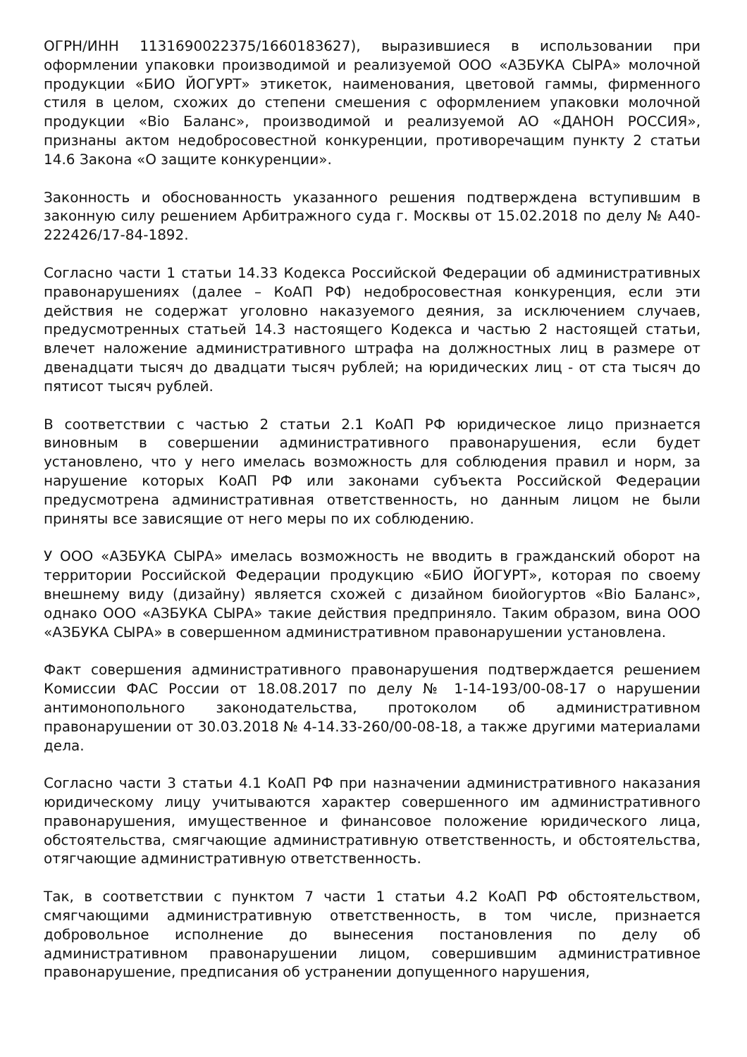ОГРН/ИНН 1131690022375/1660183627), выразившиеся в использовании при оформлении упаковки производимой и реализуемой ООО «АЗБУКА СЫРА» молочной продукции «БИО ЙОГУРТ» этикеток, наименования, цветовой гаммы, фирменного стиля в целом, схожих до степени смешения с оформлением упаковки молочной продукции «Bio Баланс», производимой и реализуемой АО «ДАНОН РОССИЯ», признаны актом недобросовестной конкуренции, противоречащим пункту 2 статьи 14.6 Закона «О защите конкуренции».
Законность и обоснованность указанного решения подтверждена вступившим в законную силу решением Арбитражного суда г. Москвы от 15.02.2018 по делу № А40-222426/17-84-1892.
Согласно части 1 статьи 14.33 Кодекса Российской Федерации об административных правонарушениях (далее – КоАП РФ) недобросовестная конкуренция, если эти действия не содержат уголовно наказуемого деяния, за исключением случаев, предусмотренных статьей 14.3 настоящего Кодекса и частью 2 настоящей статьи, влечет наложение административного штрафа на должностных лиц в размере от двенадцати тысяч до двадцати тысяч рублей; на юридических лиц - от ста тысяч до пятисот тысяч рублей.
В соответствии с частью 2 статьи 2.1 КоАП РФ юридическое лицо признается виновным в совершении административного правонарушения, если будет установлено, что у него имелась возможность для соблюдения правил и норм, за нарушение которых КоАП РФ или законами субъекта Российской Федерации предусмотрена административная ответственность, но данным лицом не были приняты все зависящие от него меры по их соблюдению.
У ООО «АЗБУКА СЫРА» имелась возможность не вводить в гражданский оборот на территории Российской Федерации продукцию «БИО ЙОГУРТ», которая по своему внешнему виду (дизайну) является схожей с дизайном биойогуртов «Bio Баланс», однако ООО «АЗБУКА СЫРА» такие действия предприняло. Таким образом, вина ООО «АЗБУКА СЫРА» в совершенном административном правонарушении установлена.
Факт совершения административного правонарушения подтверждается решением Комиссии ФАС России от 18.08.2017 по делу № 1-14-193/00-08-17 о нарушении антимонопольного законодательства, протоколом об административном правонарушении от 30.03.2018 № 4-14.33-260/00-08-18, а также другими материалами дела.
Согласно части 3 статьи 4.1 КоАП РФ при назначении административного наказания юридическому лицу учитываются характер совершенного им административного правонарушения, имущественное и финансовое положение юридического лица, обстоятельства, смягчающие административную ответственность, и обстоятельства, отягчающие административную ответственность.
Так, в соответствии с пунктом 7 части 1 статьи 4.2 КоАП РФ обстоятельством, смягчающими административную ответственность, в том числе, признается добровольное исполнение до вынесения постановления по делу об административном правонарушении лицом, совершившим административное правонарушение, предписания об устранении допущенного нарушения,